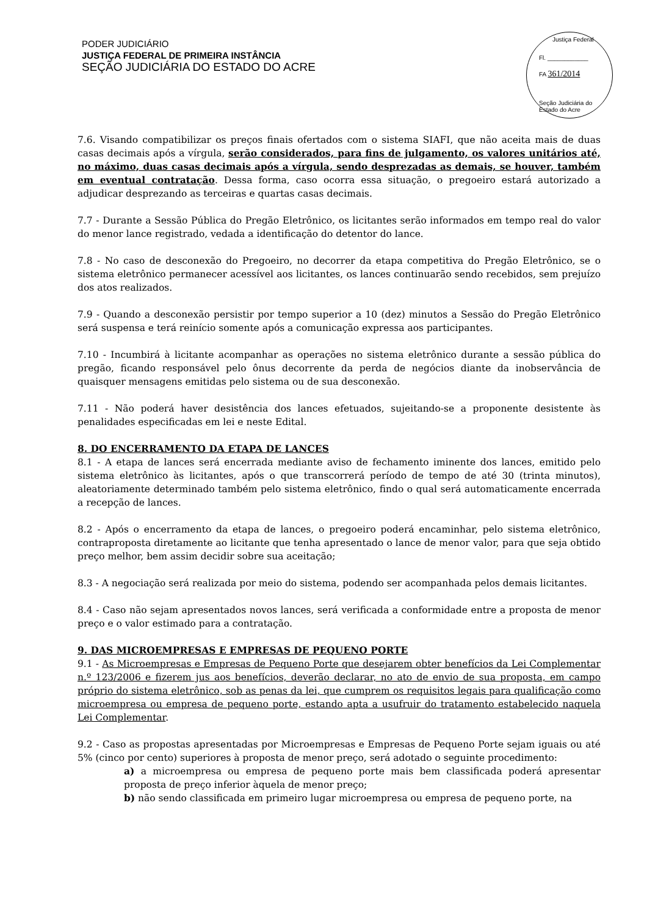PODER JUDICIÁRIO
JUSTIÇA FEDERAL DE PRIMEIRA INSTÂNCIA
SEÇÃO JUDICIÁRIA DO ESTADO DO ACRE
Justiça Federal
Fl. ____________
FA 361/2014
Seção Judiciária do Estado do Acre
7.6. Visando compatibilizar os preços finais ofertados com o sistema SIAFI, que não aceita mais de duas casas decimais após a vírgula, serão considerados, para fins de julgamento, os valores unitários até, no máximo, duas casas decimais após a vírgula, sendo desprezadas as demais, se houver, também em eventual contratação. Dessa forma, caso ocorra essa situação, o pregoeiro estará autorizado a adjudicar desprezando as terceiras e quartas casas decimais.
7.7 - Durante a Sessão Pública do Pregão Eletrônico, os licitantes serão informados em tempo real do valor do menor lance registrado, vedada a identificação do detentor do lance.
7.8 - No caso de desconexão do Pregoeiro, no decorrer da etapa competitiva do Pregão Eletrônico, se o sistema eletrônico permanecer acessível aos licitantes, os lances continuarão sendo recebidos, sem prejuízo dos atos realizados.
7.9 - Quando a desconexão persistir por tempo superior a 10 (dez) minutos a Sessão do Pregão Eletrônico será suspensa e terá reinício somente após a comunicação expressa aos participantes.
7.10 - Incumbirá à licitante acompanhar as operações no sistema eletrônico durante a sessão pública do pregão, ficando responsável pelo ônus decorrente da perda de negócios diante da inobservância de quaisquer mensagens emitidas pelo sistema ou de sua desconexão.
7.11 - Não poderá haver desistência dos lances efetuados, sujeitando-se a proponente desistente às penalidades especificadas em lei e neste Edital.
8. DO ENCERRAMENTO DA ETAPA DE LANCES
8.1 - A etapa de lances será encerrada mediante aviso de fechamento iminente dos lances, emitido pelo sistema eletrônico às licitantes, após o que transcorrerá período de tempo de até 30 (trinta minutos), aleatoriamente determinado também pelo sistema eletrônico, findo o qual será automaticamente encerrada a recepção de lances.
8.2 - Após o encerramento da etapa de lances, o pregoeiro poderá encaminhar, pelo sistema eletrônico, contraproposta diretamente ao licitante que tenha apresentado o lance de menor valor, para que seja obtido preço melhor, bem assim decidir sobre sua aceitação;
8.3 - A negociação será realizada por meio do sistema, podendo ser acompanhada pelos demais licitantes.
8.4 - Caso não sejam apresentados novos lances, será verificada a conformidade entre a proposta de menor preço e o valor estimado para a contratação.
9. DAS MICROEMPRESAS E EMPRESAS DE PEQUENO PORTE
9.1 - As Microempresas e Empresas de Pequeno Porte que desejarem obter benefícios da Lei Complementar n.º 123/2006 e fizerem jus aos benefícios, deverão declarar, no ato de envio de sua proposta, em campo próprio do sistema eletrônico, sob as penas da lei, que cumprem os requisitos legais para qualificação como microempresa ou empresa de pequeno porte, estando apta a usufruir do tratamento estabelecido naquela Lei Complementar.
9.2 - Caso as propostas apresentadas por Microempresas e Empresas de Pequeno Porte sejam iguais ou até 5% (cinco por cento) superiores à proposta de menor preço, será adotado o seguinte procedimento:
a) a microempresa ou empresa de pequeno porte mais bem classificada poderá apresentar proposta de preço inferior àquela de menor preço;
b) não sendo classificada em primeiro lugar microempresa ou empresa de pequeno porte, na